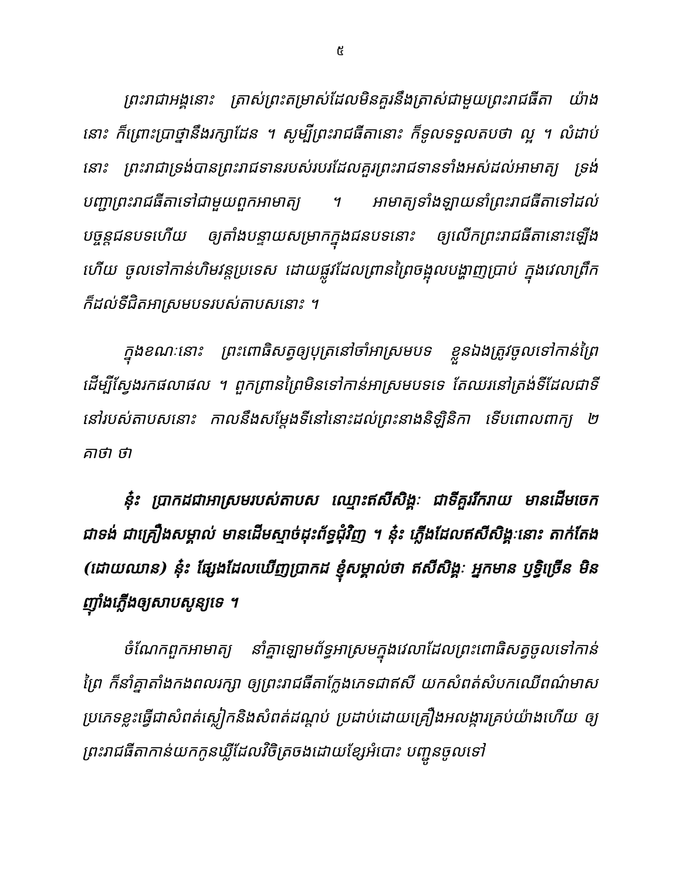៥
ព្រះរាជាអង្គនោះ ត្រាស់ព្រះតម្រាស់ដែលមិនគួរនឹងត្រាស់ជាមួយព្រះរាជធីតា យ៉ាងនោះ ក៏ព្រោះប្រាថ្នានឹងរក្សាដែន ។ សូម្បីព្រះរាជធីតានោះ ក៏ទូលទទួលតបថា ល្អ ។ លំដាប់នោះ ព្រះរាជាទ្រង់បានព្រះរាជទានរបស់របរដែលគួរព្រះរាជទានទាំងអស់ដល់អាមាត្យ ទ្រង់បញ្ជាព្រះរាជធីតាទៅជាមួយពួកអាមាត្យ ។ អាមាត្យទាំងឡាយនាំព្រះរាជធីតាទៅដល់បច្ចន្តជនបទហើយ ឲ្យតាំងបន្ទាយសម្រាកក្នុងជនបទនោះ ឲ្យលើកព្រះរាជធីតានោះឡើងហើយ ចូលទៅកាន់ហិមវន្តប្រទេស ដោយផ្លូវដែលព្រានព្រៃចង្អុលបង្ហាញប្រាប់ ក្នុងវេលាព្រឹក ក៏ដល់ទីជិតអាស្រមបទរបស់តាបសនោះ ។
ក្នុងខណៈនោះ ព្រះពោធិសត្វឲ្យបុត្រនៅចាំអាស្រមបទ ខ្លួនឯងត្រូវចូលទៅកាន់ព្រៃ ដើម្បីស្វែងរកផលាផល ។ ពួកព្រានព្រៃមិនទៅកាន់អាស្រមបទទេ តែឈរនៅត្រង់ទីដែលជាទីនៅរបស់តាបសនោះ កាលនឹងសម្តែងទីនៅនោះដល់ព្រះនាងនិឡិនិកា ទើបពោលពាក្យ ២ គាថា ថា
នុ៎ះ ប្រាកដជាអាស្រមរបស់តាបស ឈ្មោះឥសីសិង្គៈ ជាទីគួររីករាយ មានដើមចេកជាទង់ ជាគ្រឿងសម្គាល់ មានដើមស្មាច់ដុះព័ទ្ធជុំវិញ ។ នុ៎ះ ភ្លើងដែលឥសីសិង្គៈនោះ តាក់តែង (ដោយឈាន) នុ៎ះ ផ្សែងដែលឃើញប្រាកដ ខ្ញុំសម្គាល់ថា ឥសីសិង្គៈ អ្នកមាន ឫទ្ធិច្រើន មិនញ៉ាំងភ្លើងឲ្យសាបសូន្យទេ ។
ចំណែកពួកអាមាត្យ នាំគ្នាឡោមព័ទ្ធអាស្រមក្នុងវេលាដែលព្រះពោធិសត្វចូលទៅកាន់ព្រៃ ក៏នាំគ្នាតាំងកងពលរក្សា ឲ្យព្រះរាជធីតាក្លែងភេទជាឥសី យកសំពត់សំបកឈើពណ៌មាសប្រភេទខ្លះធ្វើជាសំពត់ស្លៀកនិងសំពត់ដណ្តប់ ប្រដាប់ដោយគ្រឿងអលង្ការគ្រប់យ៉ាងហើយ ឲ្យព្រះរាជធីតាកាន់យកកូនឃ្លីដែលវិចិត្រចងដោយខ្សែអំបោះ បញ្ជូនចូលទៅ